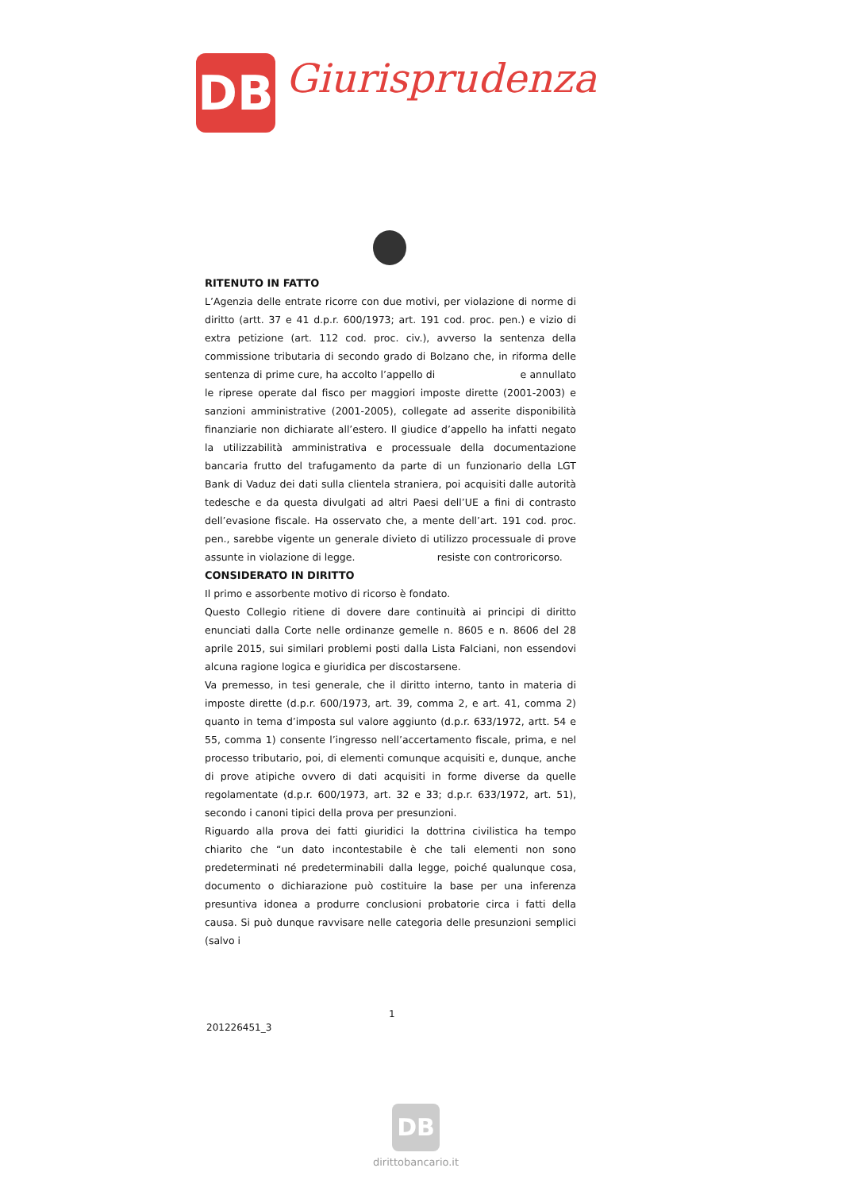DB Giurisprudenza
RITENUTO IN FATTO
L’Agenzia delle entrate ricorre con due motivi, per violazione di norme di diritto (artt. 37 e 41 d.p.r. 600/1973; art. 191 cod. proc. pen.) e vizio di extra petizione (art. 112 cod. proc. civ.), avverso la sentenza della commissione tributaria di secondo grado di Bolzano che, in riforma delle sentenza di prime cure, ha accolto l’appello di e annullato le riprese operate dal fisco per maggiori imposte dirette (2001-2003) e sanzioni amministrative (2001-2005), collegate ad asserite disponibilità finanziarie non dichiarate all’estero. Il giudice d’appello ha infatti negato la utilizzabilità amministrativa e processuale della documentazione bancaria frutto del trafugamento da parte di un funzionario della LGT Bank di Vaduz dei dati sulla clientela straniera, poi acquisiti dalle autorità tedesche e da questa divulgati ad altri Paesi dell’UE a fini di contrasto dell’evasione fiscale. Ha osservato che, a mente dell’art. 191 cod. proc. pen., sarebbe vigente un generale divieto di utilizzo processuale di prove assunte in violazione di legge. resiste con controricorso.
CONSIDERATO IN DIRITTO
Il primo e assorbente motivo di ricorso è fondato.
Questo Collegio ritiene di dovere dare continuità ai principi di diritto enunciati dalla Corte nelle ordinanze gemelle n. 8605 e n. 8606 del 28 aprile 2015, sui similari problemi posti dalla Lista Falciani, non essendovi alcuna ragione logica e giuridica per discostarsene.
Va premesso, in tesi generale, che il diritto interno, tanto in materia di imposte dirette (d.p.r. 600/1973, art. 39, comma 2, e art. 41, comma 2) quanto in tema d’imposta sul valore aggiunto (d.p.r. 633/1972, artt. 54 e 55, comma 1) consente l’ingresso nell’accertamento fiscale, prima, e nel processo tributario, poi, di elementi comunque acquisiti e, dunque, anche di prove atipiche ovvero di dati acquisiti in forme diverse da quelle regolamentate (d.p.r. 600/1973, art. 32 e 33; d.p.r. 633/1972, art. 51), secondo i canoni tipici della prova per presunzioni.
Riguardo alla prova dei fatti giuridici la dottrina civilistica ha tempo chiarito che “un dato incontestabile è che tali elementi non sono predeterminati né predeterminabili dalla legge, poiché qualunque cosa, documento o dichiarazione può costituire la base per una inferenza presuntiva idonea a produrre conclusioni probatorie circa i fatti della causa. Si può dunque ravvisare nelle categoria delle presunzioni semplici (salvo i
1
201226451_3
DB
dirittobancario.it